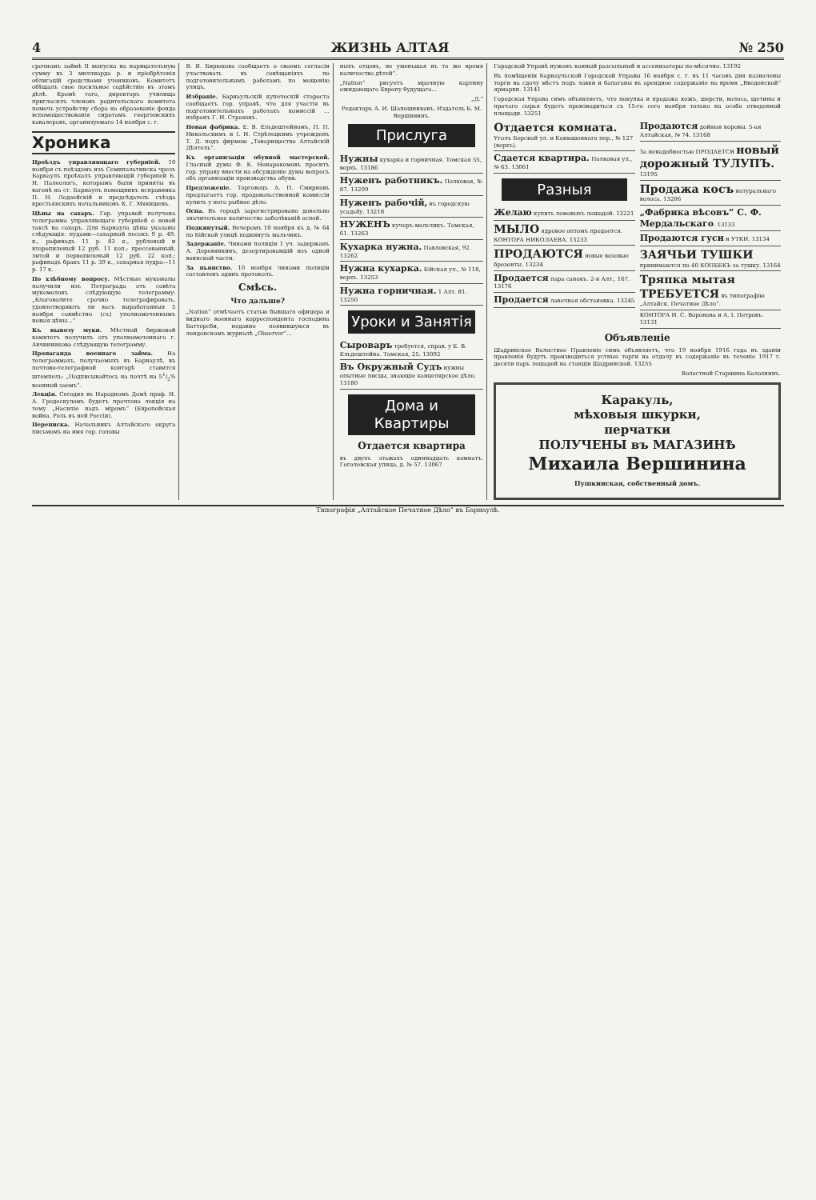4 ЖИЗНЬ АЛТАЯ № 250
срочномъ займѣ II выпуска на нарицательную сумму въ 3 миллиарда р. и пріобрѣтенія облигацій средствами учениковъ. Комитетъ обѣщалъ свое посильное содѣйствіе въ этомъ дѣлѣ. Кромѣ того, директоръ училища пригласилъ членовъ родительскаго комитета помочь устройству сбора на образованіе фонда вспомоществованія сиротамъ георгіевскихъ кавалеровъ, организуемаго 14 ноября с. г.
Хроника
Проѣздъ управляющаго губерніей. 10 ноября съ поѣздомъ изъ Семипалатинска чрезъ Барнаулъ проѣхалъ управляющій губерніей Б. Н. Палеологъ, которымъ были приняты въ вагонѣ на ст. Барнаулъ помощникъ исправника П. Н. Лодзейскій и предсѣдатель съѣзда крестьянскихъ начальниковъ К. Г. Мякишевъ.
Цѣны на сахаръ. Гор. управой получена телеграмма управляющаго губерніей о новой таксѣ на сахаръ. Для Барнаула цѣны указаны слѣдующія: пудами—сахарный песокъ 9 р. 49. к., рафинадъ 11 р. 83 к., рубленый и второпиленый 12 руб. 11 коп.; прессованный, литой и первопиленый 12 руб. 22 коп.; рафинадъ бракъ 11 р. 39 к., сахарная пудра—11 р. 17 к.
По хлѣбному вопросу. Мѣстные мукомолы получили изъ Петрограда отъ совѣта мукомоловъ слѣдующую телеграмму: „Благоволите срочно телеграфировать, удовлетворяютъ ли васъ выработанныя 5 ноября совмѣстно (съ) уполномоченнымъ новыя цѣны...“
Къ вывозу муки. Мѣстный биржевой комитетъ получилъ отъ уполномоченнаго г. Авчинникова слѣдующую телеграмму.
Пропаганда военнаго займа. На телеграммахъ, получаемыхъ въ Барнаулѣ, въ почтово-телеграфной конторѣ ставится штемпель: „Подписывайтесь на почтѣ на 51/2% военный заемъ“.
Лекція. Сегодня въ Народномъ Домѣ проф. Н. А. Гредескуломъ будетъ прочтена лекція на тему „Насиліе надъ міромъ“ (Европейская война. Роль въ ней Россіи).
Переписка. Начальникъ Алтайскаго округа письмомъ на имя гор. головы
В. Я. Бирюкова сообщаетъ о своемъ согласіи участвовать въ совѣщаніяхъ по подготовительнымъ работамъ по мощенію улицъ.
Избраніе. Барнаульскій купеческій староста сообщаетъ гор. управѣ, что для участія въ подготовительныхъ работахъ комиссій ... избранъ Г. И. Страховъ.
Новая фабрика. Е. В. Ельдештейномъ, П. П. Никольскимъ и І. И. Стрѣлецкимъ учрежденъ Т. Д. подъ фирмою „Товарищество Алтайскій Дѣятель“.
Къ организаціи обувной мастерской. Гласный думы Ф. К. Ненарокомовъ проситъ гор. управу внести на обсужденіе думы вопросъ объ организаціи производства обуви.
Предложеніе. Торговецъ А. П. Смирновъ предлагаетъ гор. продовольственной комиссіи купить у него рыбное дѣло.
Оспа. Въ городѣ зарегистрировано довольно значительное количество заболѣваній оспой.
Подкинутый. Вечеромъ 10 ноября къ д. № 64 по Бійской улицѣ подкинуть мальчикъ.
Задержаніе. Чинами полиціи 1 уч. задержанъ А. Деревянкинъ, дезертировавшій изъ одной воинской части.
За пьянство. 10 ноября чинами полиціи составленъ одинъ протоколъ.
Смѣсь.
Что дальше?
„Nation“ отмѣчаетъ статью бывшаго офицера и виднаго военнаго корреспондента господина Баттерсби, недавно появившуюся въ лондонскомъ журналѣ „Observer“...
ныхъ отцовъ, не уменьшая въ то же время количество дѣтей“.
„Nation“ рисуетъ мрачную картину ожидающаго Европу будущаго...
„Д.“
Редакторъ А. И. Шапошниковъ. Издатель Б. М. Вершининъ.
Прислуга
Нужны кухарка и горничная. Томская 55, верхъ. 13186
Нуженъ работникъ. Полковая, № 87. 13209
Нуженъ рабочій, въ городскую усадьбу. 13218
НУЖЕНЪ кучеръ-мальчикъ. Томская, 61. 13263
Кухарка нужна. Павловская, 92. 13262
Нужна кухарка. Бійская ул., № 118, верхъ. 13253
Нужна горничная. 1 Алт. 81. 13250
Уроки и Занятія
Сыроваръ требуется, справ. у Е. В. Ельдештейна. Томская, 25. 13092
Въ Окружный Судъ нужны опытные писцы, знающіе канцелярское дѣло. 13180
Дома и Квартиры
Отдается квартира
въ двухъ этажахъ одиннадцать комнатъ. Гоголевская улица, д. № 57. 13067
Городской Управѣ нуженъ конный разсыльный и ассенизаторы по-мѣсячно. 13192
Въ помѣщеніи Барнаульской Городской Управы 16 ноября с. г. въ 11 часовъ дня назначены торги на сдачу мѣстъ подъ лавки и балаганы въ арендное содержаніе на время „Введенской“ ярмарки. 13141
Городская Управа симъ объявляетъ, что покупка и продажа кожъ, шерсти, волоса, щетины и прочаго сырья будетъ производиться съ 15-го сего ноября только на особо отведенной площади. 13251
Отдается комната. Уголъ Берской ул. и Конюшеннаго пер., № 127 (верхъ).
Сдается квартира. Полковая ул., № 63. 13061
Разныя
Желаю купить ломовыхъ лошадей. 13221
МЫЛО ядровое оптомъ продается. КОНТОРА НИКОЛАЕВА. 13233
ПРОДАЮТСЯ новые возовые брезенты. 13234
Продается пара санокъ. 2-я Алт., 167. 13176
Продается лавочная обстановка. 13245
Продаются дойныя коровы. 5-ая Алтайская, № 74. 13168
За ненадобностью ПРОДАЕТСЯ новый дорожный ТУЛУПЪ. 13195
Продажа косъ натуральнаго волоса. 13206
„Фабрика вѣсовъ“ С. Ф. Мердальскаго. 13133
Продаются гуси и УТКИ. 13134
ЗАЯЧЬИ ТУШКИ принимаются по 40 КОПЕЕКЪ за тушку. 13164
Тряпка мытая ТРЕБУЕТСЯ въ типографію „Алтайск. Печатное Дѣло“.
КОНТОРА И. С. Воронова и А. І. Петровъ. 13131
Объявленіе
Шадринское Волостное Правленіе симъ объявляетъ, что 19 ноября 1916 года въ зданіи правленія будутъ производиться устные торги на отдачу въ содержаніе въ теченіе 1917 г. десяти паръ лошадей на станціи Шадринской. 13255
Волостной Старшина Балахнинъ.
Каракуль,
мѣховыя шкурки,
перчатки
ПОЛУЧЕНЫ въ МАГАЗИНѢ
Михаила Вершинина
Пушкинская, собственный домъ.
Типографія „Алтайское Печатное Дѣло“ въ Барнаулѣ.